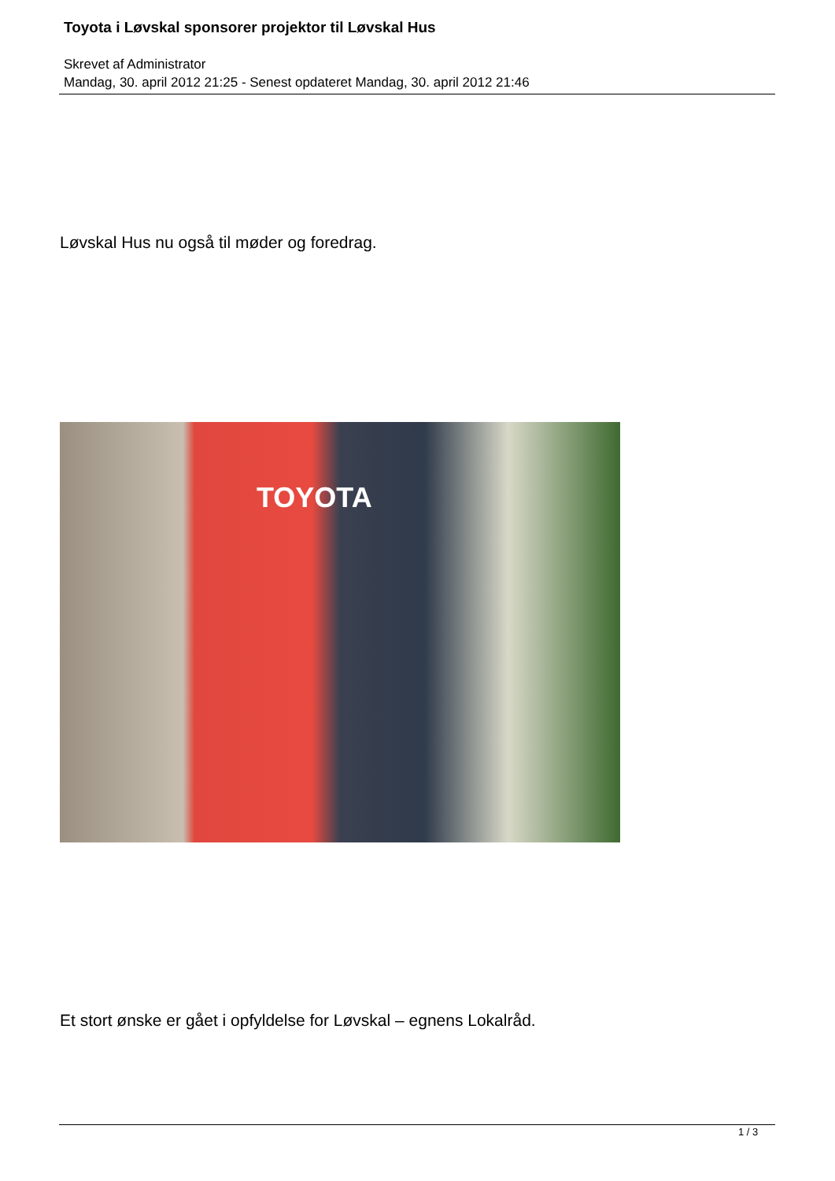Toyota i Løvskal sponsorer projektor til Løvskal Hus
Skrevet af Administrator
Mandag, 30. april 2012 21:25 - Senest opdateret Mandag, 30. april 2012 21:46
Løvskal Hus nu også til møder og foredrag.
TOYOTA
Et stort ønske er gået i opfyldelse for Løvskal – egnens Lokalråd.
1 / 3